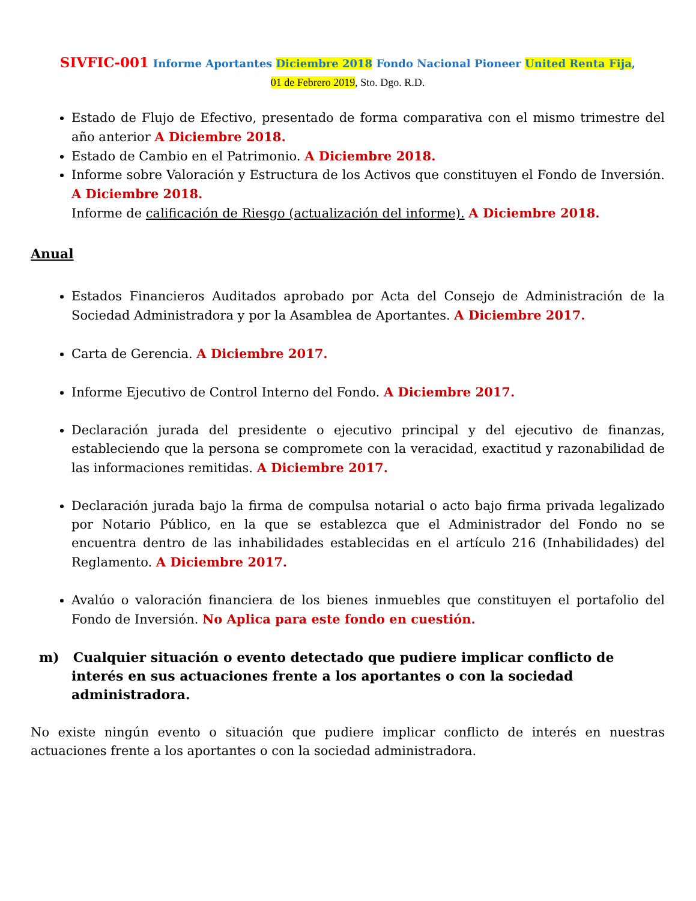SIVFIC-001 Informe Aportantes Diciembre 2018 Fondo Nacional Pioneer United Renta Fija,
01 de Febrero 2019, Sto. Dgo. R.D.
Estado de Flujo de Efectivo, presentado de forma comparativa con el mismo trimestre del año anterior A Diciembre 2018.
Estado de Cambio en el Patrimonio. A Diciembre 2018.
Informe sobre Valoración y Estructura de los Activos que constituyen el Fondo de Inversión. A Diciembre 2018.
Informe de calificación de Riesgo (actualización del informe). A Diciembre 2018.
Anual
Estados Financieros Auditados aprobado por Acta del Consejo de Administración de la Sociedad Administradora y por la Asamblea de Aportantes. A Diciembre 2017.
Carta de Gerencia. A Diciembre 2017.
Informe Ejecutivo de Control Interno del Fondo. A Diciembre 2017.
Declaración jurada del presidente o ejecutivo principal y del ejecutivo de finanzas, estableciendo que la persona se compromete con la veracidad, exactitud y razonabilidad de las informaciones remitidas. A Diciembre 2017.
Declaración jurada bajo la firma de compulsa notarial o acto bajo firma privada legalizado por Notario Público, en la que se establezca que el Administrador del Fondo no se encuentra dentro de las inhabilidades establecidas en el artículo 216 (Inhabilidades) del Reglamento. A Diciembre 2017.
Avalúo o valoración financiera de los bienes inmuebles que constituyen el portafolio del Fondo de Inversión. No Aplica para este fondo en cuestión.
m) Cualquier situación o evento detectado que pudiere implicar conflicto de interés en sus actuaciones frente a los aportantes o con la sociedad administradora.
No existe ningún evento o situación que pudiere implicar conflicto de interés en nuestras actuaciones frente a los aportantes o con la sociedad administradora.